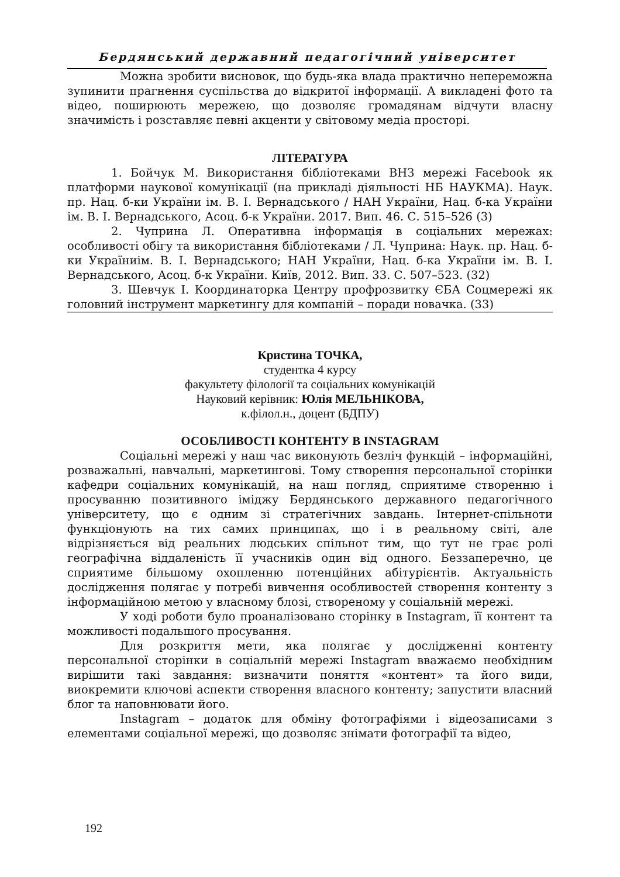Бердянський державний педагогічний університет
Можна зробити висновок, що будь-яка влада практично непереможна зупинити прагнення суспільства до відкритої інформації. А викладені фото та відео, поширюють мережею, що дозволяє громадянам відчути власну значимість і розставляє певні акценти у світовому медіа просторі.
ЛІТЕРАТУРА
1. Бойчук М. Використання бібліотеками ВНЗ мережі Facebook як платформи наукової комунікації (на прикладі діяльності НБ НАУКМА). Наук. пр. Нац. б-ки України ім. В. І. Вернадського / НАН України, Нац. б-ка України ім. В. І. Вернадського, Асоц. б-к України. 2017. Вип. 46. С. 515–526 (3)
2. Чуприна Л. Оперативна інформація в соціальних мережах: особливості обігу та використання бібліотеками / Л. Чуприна: Наук. пр. Нац. б-ки Україниім. В. І. Вернадського; НАН України, Нац. б-ка України ім. В. І. Вернадського, Асоц. б-к України. Київ, 2012. Вип. 33. С. 507–523. (32)
3. Шевчук І. Координаторка Центру профрозвитку ЄБА Соцмережі як головний інструмент маркетингу для компаній – поради новачка. (33)
Кристина ТОЧКА,
студентка 4 курсу
факультету філології та соціальних комунікацій
Науковий керівник: Юлія МЕЛЬНІКОВА,
к.філол.н., доцент (БДПУ)
ОСОБЛИВОСТІ КОНТЕНТУ В INSTAGRAM
Соціальні мережі у наш час виконують безліч функцій – інформаційні, розважальні, навчальні, маркетингові. Тому створення персональної сторінки кафедри соціальних комунікацій, на наш погляд, сприятиме створенню і просуванню позитивного іміджу Бердянського державного педагогічного університету, що є одним зі стратегічних завдань. Інтернет-спільноти функціонують на тих самих принципах, що і в реальному світі, але відрізняється від реальних людських спільнот тим, що тут не грає ролі географічна віддаленість її учасників один від одного. Беззаперечно, це сприятиме більшому охопленню потенційних абітурієнтів. Актуальність дослідження полягає у потребі вивчення особливостей створення контенту з інформаційною метою у власному блозі, створеному у соціальній мережі.
У ході роботи було проаналізовано сторінку в Instagram, її контент та можливості подальшого просування.
Для розкриття мети, яка полягає у дослідженні контенту персональної сторінки в соціальній мережі Instagram вважаємо необхідним вирішити такі завдання: визначити поняття «контент» та його види, виокремити ключові аспекти створення власного контенту; запустити власний блог та наповнювати його.
Instagram – додаток для обміну фотографіями і відеозаписами з елементами соціальної мережі, що дозволяє знімати фотографії та відео,
192